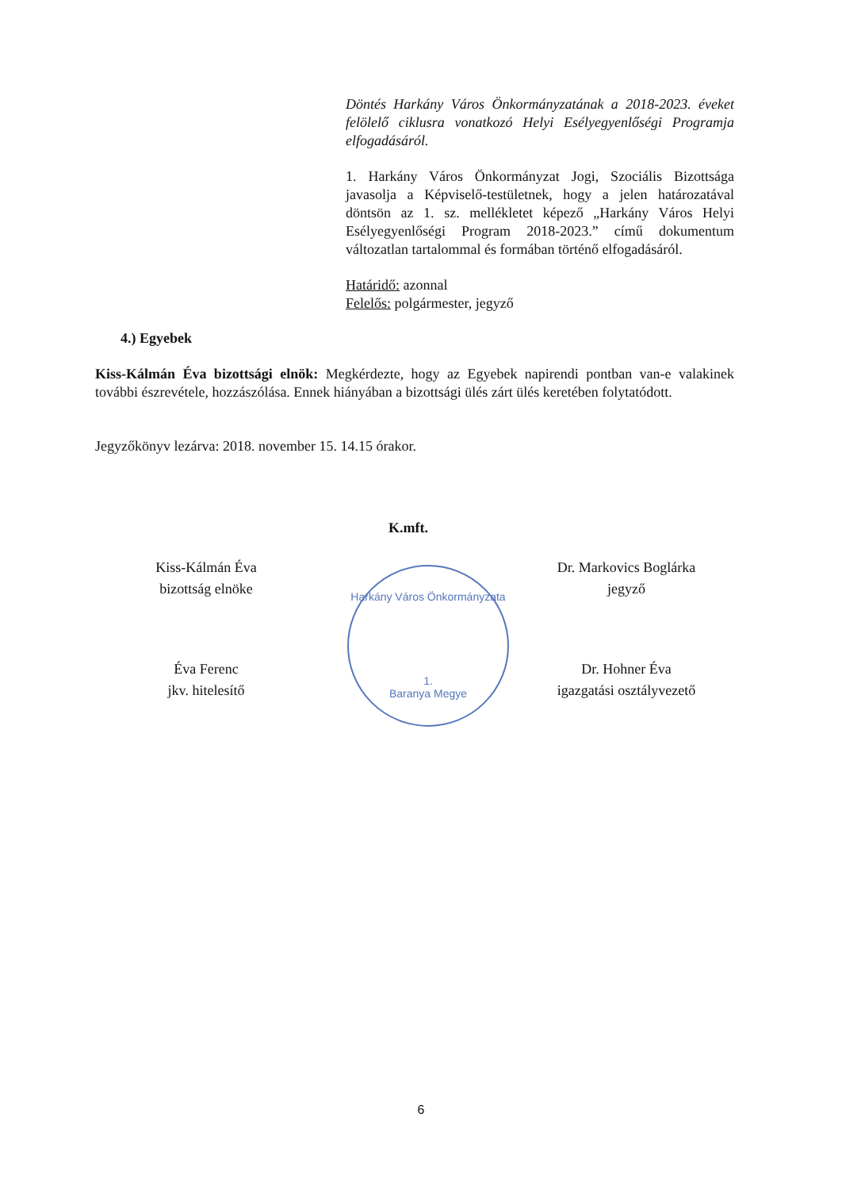Döntés Harkány Város Önkormányzatának a 2018-2023. éveket felölelő ciklusra vonatkozó Helyi Esélyegyenlőségi Programja elfogadásáról.
1. Harkány Város Önkormányzat Jogi, Szociális Bizottsága javasolja a Képviselő-testületnek, hogy a jelen határozatával döntsön az 1. sz. mellékletet képező „Harkány Város Helyi Esélyegyenlőségi Program 2018-2023.” című dokumentum változatlan tartalommal és formában történő elfogadásáról.
Határidő: azonnal
Felelős: polgármester, jegyző
4.) Egyebek
Kiss-Kálmán Éva bizottsági elnök: Megkérdezte, hogy az Egyebek napirendi pontban van-e valakinek további észrevétele, hozzászólása. Ennek hiányában a bizottsági ülés zárt ülés keretében folytatódott.
Jegyzőkönyv lezárva: 2018. november 15. 14.15 órakor.
K.mft.
Kiss-Kálmán Éva
bizottság elnöke
Dr. Markovics Boglárka
jegyző
Harkány Város Önkormányzata
1.
Baranya Megye
Éva Ferenc
jkv. hitelesítő
Dr. Hohner Éva
igazgatási osztályvezető
6